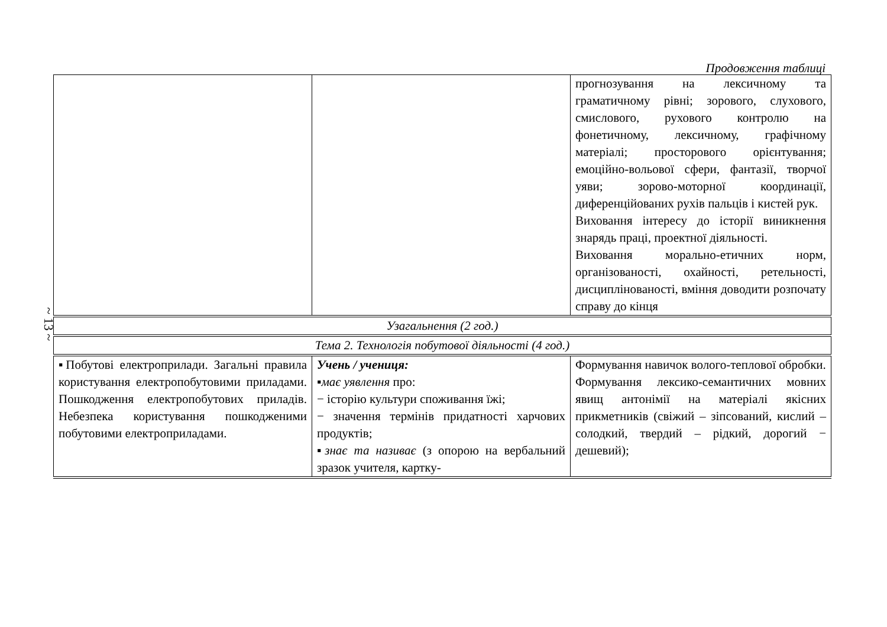~ 13 ~
Продовження таблиці
| | | прогнозування на лексичному та граматичному рівні; зорового, слухового, смислового, рухового контролю на фонетичному, лексичному, графічному матеріалі; просторового орієнтування; емоційно-вольової сфери, фантазії, творчої уяви; зорово-моторної координації, диференційованих рухів пальців і кистей рук. Виховання інтересу до історії виникнення знарядь праці, проектної діяльності. Виховання морально-етичних норм, організованості, охайності, ретельності, дисциплінованості, вміння доводити розпочату справу до кінця |
| Узагальнення (2 год.) | | |
| Тема 2. Технологія побутової діяльності (4 год.) | | |
| ▪Побутові електроприлади. Загальні правила користування електропобутовими приладами. Пошкодження електропобутових приладів. Небезпека користування пошкодженими побутовими електроприладами. | Учень / учениця: ▪ має уявлення про: − історію культури споживання їжі; − значення термінів придатності харчових продуктів; ▪ знає та називає (з опорою на вербальний зразок учителя, картку- | Формування навичок волого-теплової обробки. Формування лексико-семантичних мовних явищ антонімії на матеріалі якісних прикметників (свіжий – зіпсований, кислий – солодкий, твердий – рідкий, дорогий − дешевий); |